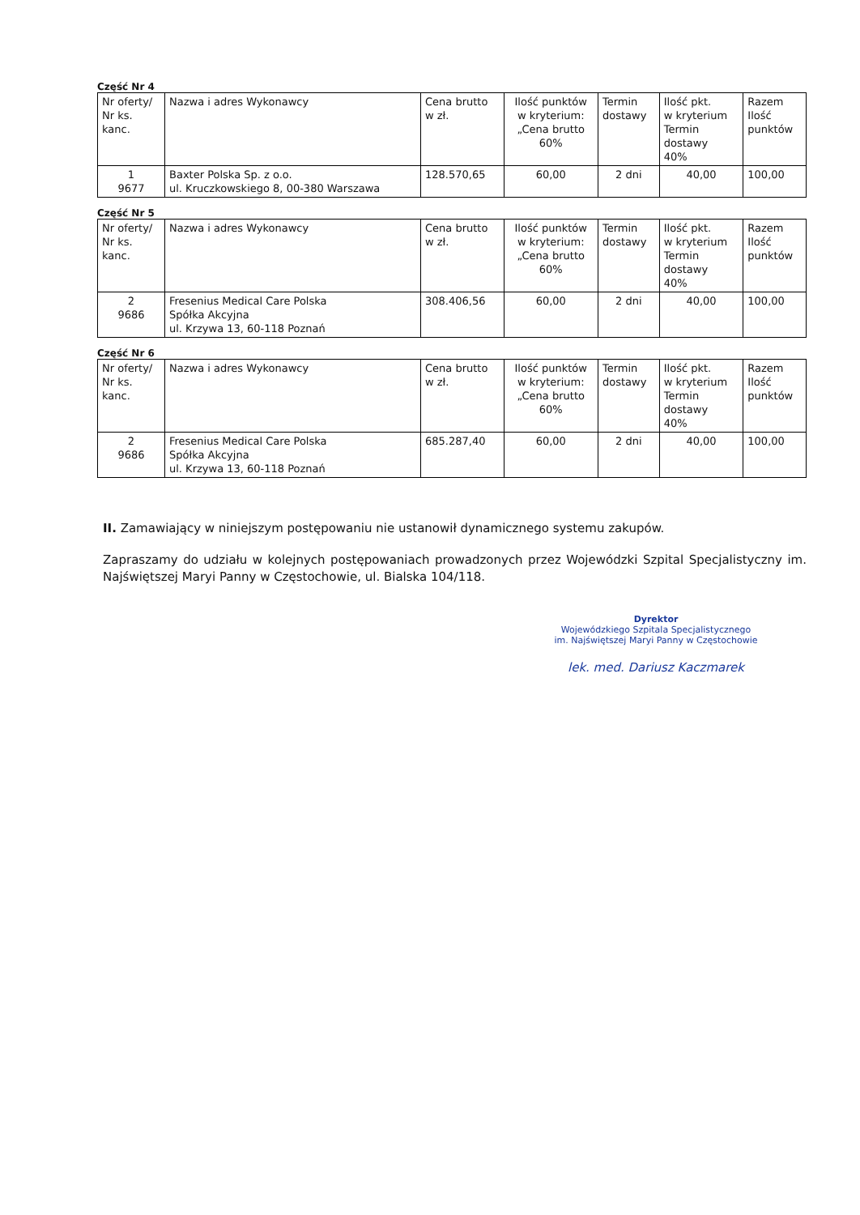Część Nr 4
| Nr oferty/ Nr ks. kanc. | Nazwa i adres Wykonawcy | Cena brutto w zł. | Ilość punktów w kryterium: „Cena brutto 60% | Termin dostawy | Ilość pkt. w kryterium Termin dostawy 40% | Razem Ilość punktów |
| --- | --- | --- | --- | --- | --- | --- |
| 1 9677 | Baxter Polska Sp. z o.o. ul. Kruczkowskiego 8, 00-380 Warszawa | 128.570,65 | 60,00 | 2 dni | 40,00 | 100,00 |
Część Nr 5
| Nr oferty/ Nr ks. kanc. | Nazwa i adres Wykonawcy | Cena brutto w zł. | Ilość punktów w kryterium: „Cena brutto 60% | Termin dostawy | Ilość pkt. w kryterium Termin dostawy 40% | Razem Ilość punktów |
| --- | --- | --- | --- | --- | --- | --- |
| 2 9686 | Fresenius Medical Care Polska Spółka Akcyjna ul. Krzywa 13, 60-118 Poznań | 308.406,56 | 60,00 | 2 dni | 40,00 | 100,00 |
Część Nr 6
| Nr oferty/ Nr ks. kanc. | Nazwa i adres Wykonawcy | Cena brutto w zł. | Ilość punktów w kryterium: „Cena brutto 60% | Termin dostawy | Ilość pkt. w kryterium Termin dostawy 40% | Razem Ilość punktów |
| --- | --- | --- | --- | --- | --- | --- |
| 2 9686 | Fresenius Medical Care Polska Spółka Akcyjna ul. Krzywa 13, 60-118 Poznań | 685.287,40 | 60,00 | 2 dni | 40,00 | 100,00 |
II. Zamawiający w niniejszym postępowaniu nie ustanowił dynamicznego systemu zakupów.
Zapraszamy do udziału w kolejnych postępowaniach prowadzonych przez Wojewódzki Szpital Specjalistyczny im. Najświętszej Maryi Panny w Częstochowie, ul. Bialska 104/118.
Dyrektor
Wojewódzkiego Szpitala Specjalistycznego
im. Najświętszej Maryi Panny w Częstochowie
lek. med. Dariusz Kaczmarek